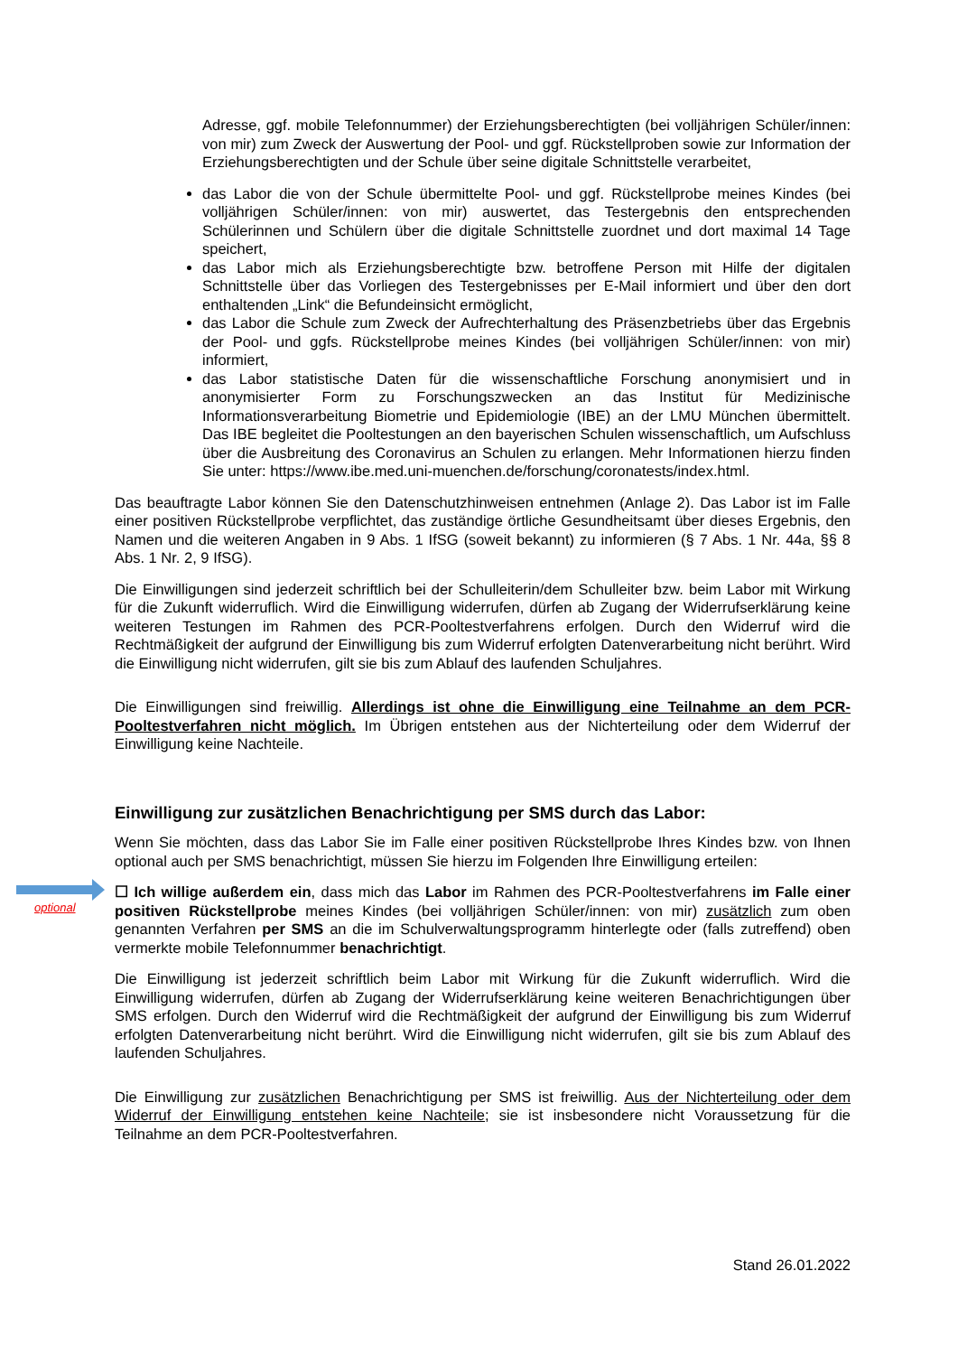Adresse, ggf. mobile Telefonnummer) der Erziehungsberechtigten (bei volljährigen Schüler/innen: von mir) zum Zweck der Auswertung der Pool- und ggf. Rückstellproben sowie zur Information der Erziehungsberechtigten und der Schule über seine digitale Schnittstelle verarbeitet,
das Labor die von der Schule übermittelte Pool- und ggf. Rückstellprobe meines Kindes (bei volljährigen Schüler/innen: von mir) auswertet, das Testergebnis den entsprechenden Schülerinnen und Schülern über die digitale Schnittstelle zuordnet und dort maximal 14 Tage speichert,
das Labor mich als Erziehungsberechtigte bzw. betroffene Person mit Hilfe der digitalen Schnittstelle über das Vorliegen des Testergebnisses per E-Mail informiert und über den dort enthaltenden „Link“ die Befundeinsicht ermöglicht,
das Labor die Schule zum Zweck der Aufrechterhaltung des Präsenzbetriebs über das Ergebnis der Pool- und ggfs. Rückstellprobe meines Kindes (bei volljährigen Schüler/innen: von mir) informiert,
das Labor statistische Daten für die wissenschaftliche Forschung anonymisiert und in anonymisierter Form zu Forschungszwecken an das Institut für Medizinische Informationsverarbeitung Biometrie und Epidemiologie (IBE) an der LMU München übermittelt. Das IBE begleitet die Pooltestungen an den bayerischen Schulen wissenschaftlich, um Aufschluss über die Ausbreitung des Coronavirus an Schulen zu erlangen. Mehr Informationen hierzu finden Sie unter: https://www.ibe.med.uni-muenchen.de/forschung/coronatests/index.html.
Das beauftragte Labor können Sie den Datenschutzhinweisen entnehmen (Anlage 2). Das Labor ist im Falle einer positiven Rückstellprobe verpflichtet, das zuständige örtliche Gesundheitsamt über dieses Ergebnis, den Namen und die weiteren Angaben in 9 Abs. 1 IfSG (soweit bekannt) zu informieren (§ 7 Abs. 1 Nr. 44a, §§ 8 Abs. 1 Nr. 2, 9 IfSG).
Die Einwilligungen sind jederzeit schriftlich bei der Schulleiterin/dem Schulleiter bzw. beim Labor mit Wirkung für die Zukunft widerruflich. Wird die Einwilligung widerrufen, dürfen ab Zugang der Widerrufserklärung keine weiteren Testungen im Rahmen des PCR-Pooltestverfahrens erfolgen. Durch den Widerruf wird die Rechtmäßigkeit der aufgrund der Einwilligung bis zum Widerruf erfolgten Datenverarbeitung nicht berührt. Wird die Einwilligung nicht widerrufen, gilt sie bis zum Ablauf des laufenden Schuljahres.
Die Einwilligungen sind freiwillig. Allerdings ist ohne die Einwilligung eine Teilnahme an dem PCR-Pooltestverfahren nicht möglich. Im Übrigen entstehen aus der Nichterteilung oder dem Widerruf der Einwilligung keine Nachteile.
Einwilligung zur zusätzlichen Benachrichtigung per SMS durch das Labor:
Wenn Sie möchten, dass das Labor Sie im Falle einer positiven Rückstellprobe Ihres Kindes bzw. von Ihnen optional auch per SMS benachrichtigt, müssen Sie hierzu im Folgenden Ihre Einwilligung erteilen:
optional
☐ Ich willige außerdem ein, dass mich das Labor im Rahmen des PCR-Pooltestverfahrens im Falle einer positiven Rückstellprobe meines Kindes (bei volljährigen Schüler/innen: von mir) zusätzlich zum oben genannten Verfahren per SMS an die im Schulverwaltungsprogramm hinterlegte oder (falls zutreffend) oben vermerkte mobile Telefonnummer benachrichtigt.
Die Einwilligung ist jederzeit schriftlich beim Labor mit Wirkung für die Zukunft widerruflich. Wird die Einwilligung widerrufen, dürfen ab Zugang der Widerrufserklärung keine weiteren Benachrichtigungen über SMS erfolgen. Durch den Widerruf wird die Rechtmäßigkeit der aufgrund der Einwilligung bis zum Widerruf erfolgten Datenverarbeitung nicht berührt. Wird die Einwilligung nicht widerrufen, gilt sie bis zum Ablauf des laufenden Schuljahres.
Die Einwilligung zur zusätzlichen Benachrichtigung per SMS ist freiwillig. Aus der Nichterteilung oder dem Widerruf der Einwilligung entstehen keine Nachteile; sie ist insbesondere nicht Voraussetzung für die Teilnahme an dem PCR-Pooltestverfahren.
Stand 26.01.2022